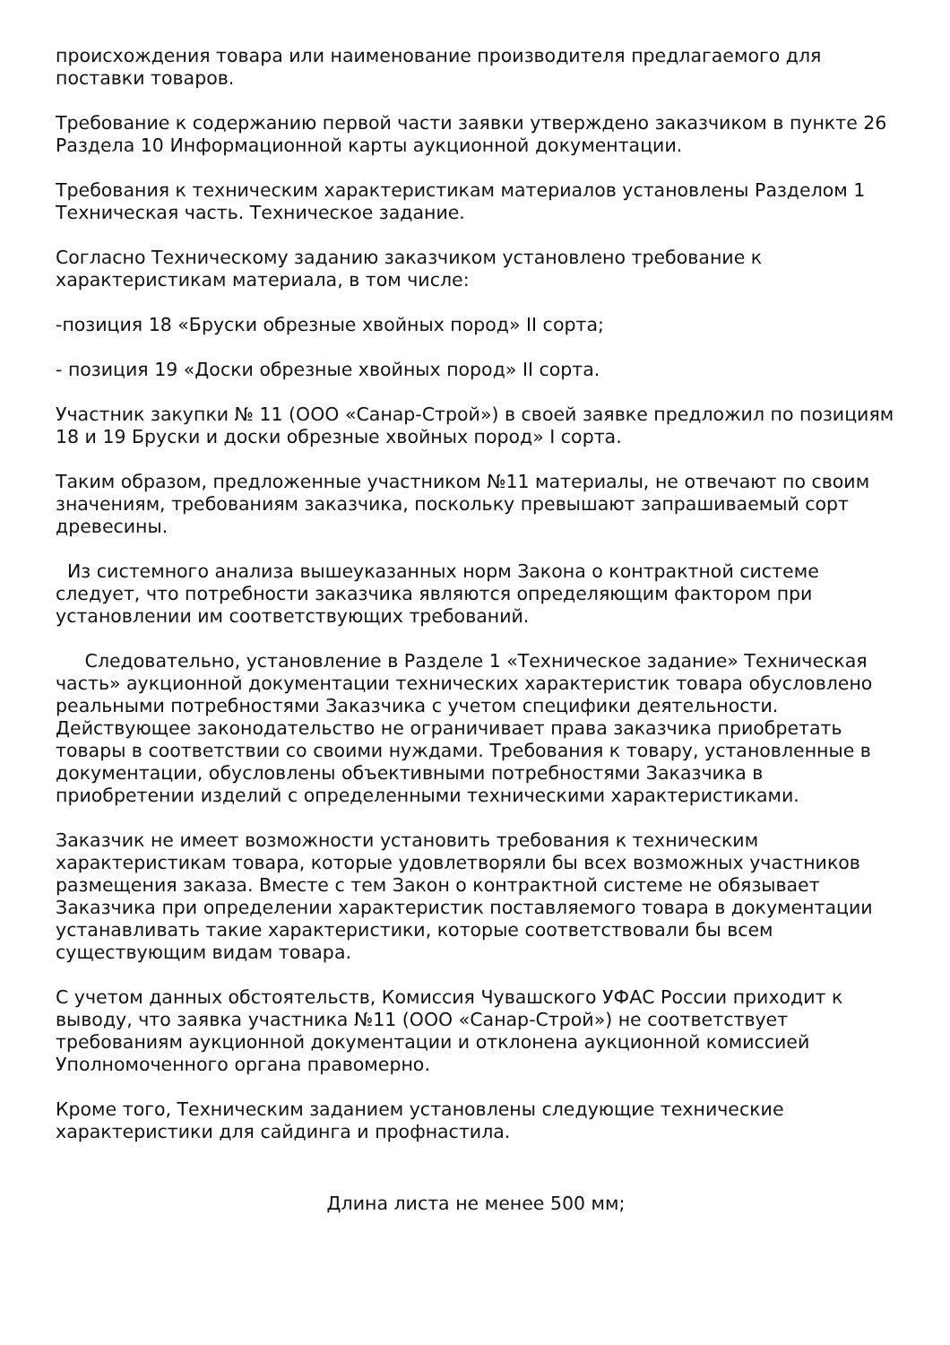происхождения товара или наименование производителя предлагаемого для поставки товаров.
Требование к содержанию первой части заявки утверждено заказчиком в пункте 26 Раздела 10 Информационной карты аукционной документации.
Требования к техническим характеристикам материалов установлены Разделом 1 Техническая часть. Техническое задание.
Согласно Техническому заданию заказчиком установлено требование к характеристикам материала, в том числе:
-позиция 18 «Бруски обрезные хвойных пород» II сорта;
- позиция 19 «Доски обрезные хвойных пород» II сорта.
Участник закупки № 11 (ООО «Санар-Строй») в своей заявке предложил по позициям 18 и 19 Бруски и доски обрезные хвойных пород» I сорта.
Таким образом, предложенные участником №11 материалы, не отвечают по своим значениям, требованиям заказчика, поскольку превышают запрашиваемый сорт древесины.
Из системного анализа вышеуказанных норм Закона о контрактной системе следует, что потребности заказчика являются определяющим фактором при установлении им соответствующих требований.
Следовательно, установление в Разделе 1 «Техническое задание» Техническая часть» аукционной документации технических характеристик товара обусловлено реальными потребностями Заказчика с учетом специфики деятельности. Действующее законодательство не ограничивает права заказчика приобретать товары в соответствии со своими нуждами. Требования к товару, установленные в документации, обусловлены объективными потребностями Заказчика в приобретении изделий с определенными техническими характеристиками.
Заказчик не имеет возможности установить требования к техническим характеристикам товара, которые удовлетворяли бы всех возможных участников размещения заказа. Вместе с тем Закон о контрактной системе не обязывает Заказчика при определении характеристик поставляемого товара в документации устанавливать такие характеристики, которые соответствовали бы всем существующим видам товара.
С учетом данных обстоятельств, Комиссия Чувашского УФАС России приходит к выводу, что заявка участника №11 (ООО «Санар-Строй») не соответствует требованиям аукционной документации и отклонена аукционной комиссией Уполномоченного органа правомерно.
Кроме того, Техническим заданием установлены следующие технические характеристики для сайдинга и профнастила.
Длина листа не менее 500 мм;